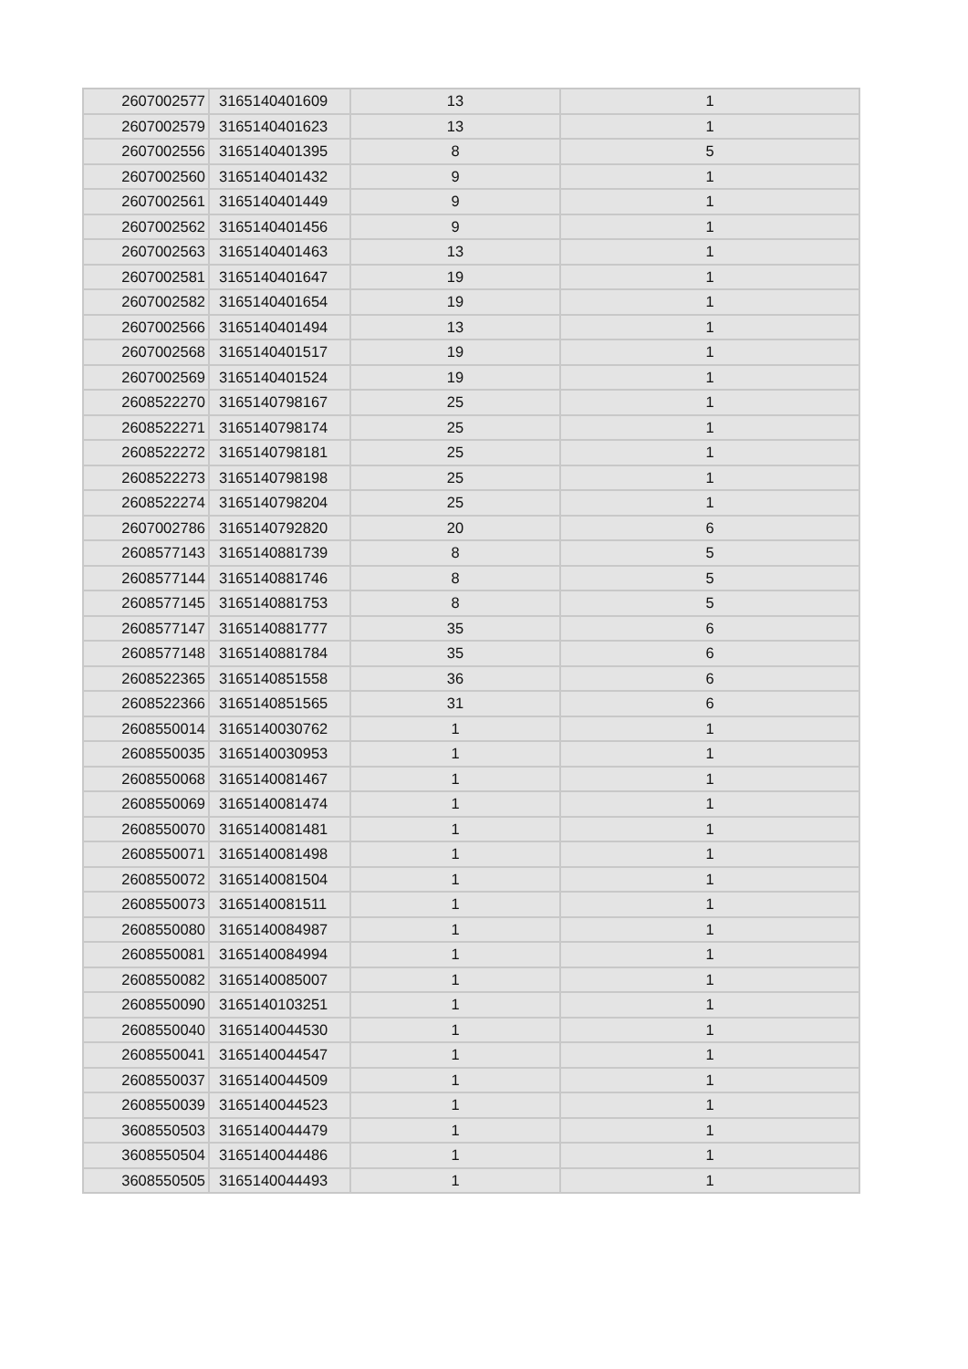| 2607002577 | 3165140401609 | 13 | 1 |
| 2607002579 | 3165140401623 | 13 | 1 |
| 2607002556 | 3165140401395 | 8 | 5 |
| 2607002560 | 3165140401432 | 9 | 1 |
| 2607002561 | 3165140401449 | 9 | 1 |
| 2607002562 | 3165140401456 | 9 | 1 |
| 2607002563 | 3165140401463 | 13 | 1 |
| 2607002581 | 3165140401647 | 19 | 1 |
| 2607002582 | 3165140401654 | 19 | 1 |
| 2607002566 | 3165140401494 | 13 | 1 |
| 2607002568 | 3165140401517 | 19 | 1 |
| 2607002569 | 3165140401524 | 19 | 1 |
| 2608522270 | 3165140798167 | 25 | 1 |
| 2608522271 | 3165140798174 | 25 | 1 |
| 2608522272 | 3165140798181 | 25 | 1 |
| 2608522273 | 3165140798198 | 25 | 1 |
| 2608522274 | 3165140798204 | 25 | 1 |
| 2607002786 | 3165140792820 | 20 | 6 |
| 2608577143 | 3165140881739 | 8 | 5 |
| 2608577144 | 3165140881746 | 8 | 5 |
| 2608577145 | 3165140881753 | 8 | 5 |
| 2608577147 | 3165140881777 | 35 | 6 |
| 2608577148 | 3165140881784 | 35 | 6 |
| 2608522365 | 3165140851558 | 36 | 6 |
| 2608522366 | 3165140851565 | 31 | 6 |
| 2608550014 | 3165140030762 | 1 | 1 |
| 2608550035 | 3165140030953 | 1 | 1 |
| 2608550068 | 3165140081467 | 1 | 1 |
| 2608550069 | 3165140081474 | 1 | 1 |
| 2608550070 | 3165140081481 | 1 | 1 |
| 2608550071 | 3165140081498 | 1 | 1 |
| 2608550072 | 3165140081504 | 1 | 1 |
| 2608550073 | 3165140081511 | 1 | 1 |
| 2608550080 | 3165140084987 | 1 | 1 |
| 2608550081 | 3165140084994 | 1 | 1 |
| 2608550082 | 3165140085007 | 1 | 1 |
| 2608550090 | 3165140103251 | 1 | 1 |
| 2608550040 | 3165140044530 | 1 | 1 |
| 2608550041 | 3165140044547 | 1 | 1 |
| 2608550037 | 3165140044509 | 1 | 1 |
| 2608550039 | 3165140044523 | 1 | 1 |
| 3608550503 | 3165140044479 | 1 | 1 |
| 3608550504 | 3165140044486 | 1 | 1 |
| 3608550505 | 3165140044493 | 1 | 1 |